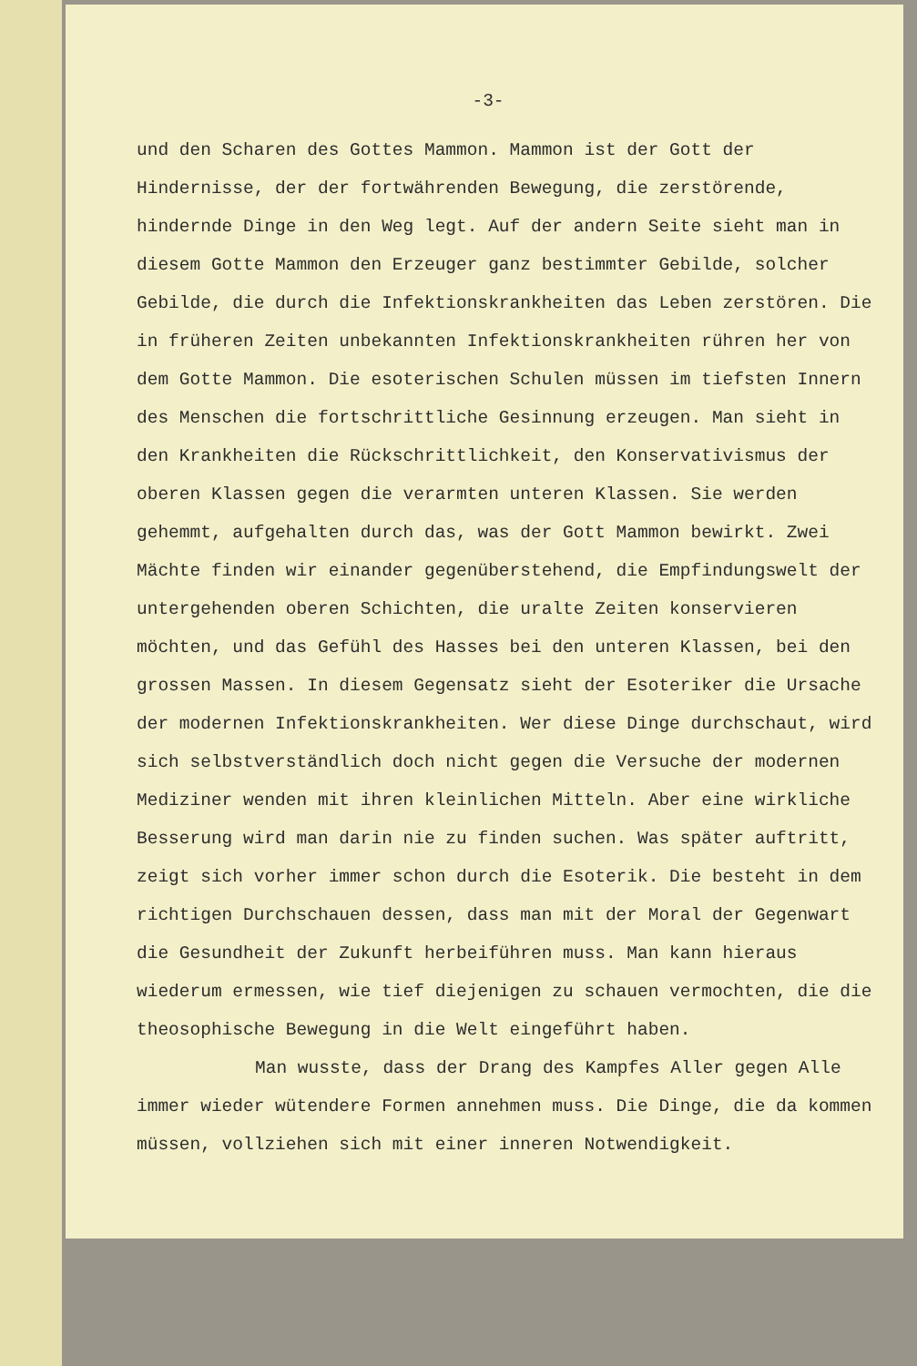-3-
und den Scharen des Gottes Mammon. Mammon ist der Gott der Hindernisse, der der fortwährenden Bewegung, die zerstörende, hindernde Dinge in den Weg legt. Auf der andern Seite sieht man in diesem Gotte Mammon den Erzeuger ganz bestimmter Gebilde, solcher Gebilde, die durch die Infektionskrankheiten das Leben zerstören. Die in früheren Zeiten unbekannten Infektionskrankheiten rühren her von dem Gotte Mammon. Die esoterischen Schulen müssen im tiefsten Innern des Menschen die fortschrittliche Gesinnung erzeugen. Man sieht in den Krankheiten die Rückschrittlichkeit, den Konservativismus der oberen Klassen gegen die verarmten unteren Klassen. Sie werden gehemmt, aufgehalten durch das, was der Gott Mammon bewirkt. Zwei Mächte finden wir einander gegenüberstehend, die Empfindungswelt der untergehenden oberen Schichten, die uralte Zeiten konservieren möchten, und das Gefühl des Hasses bei den unteren Klassen, bei den grossen Massen. In diesem Gegensatz sieht der Esoteriker die Ursache der modernen Infektionskrankheiten. Wer diese Dinge durchschaut, wird sich selbstverständlich doch nicht gegen die Versuche der modernen Mediziner wenden mit ihren kleinlichen Mitteln. Aber eine wirkliche Besserung wird man darin nie zu finden suchen. Was später auftritt, zeigt sich vorher immer schon durch die Esoterik. Die besteht in dem richtigen Durchschauen dessen, dass man mit der Moral der Gegenwart die Gesundheit der Zukunft herbeiführen muss. Man kann hieraus wiederum ermessen, wie tief diejenigen zu schauen vermochten, die die theosophische Bewegung in die Welt eingeführt haben.
Man wusste, dass der Drang des Kampfes Aller gegen Alle immer wieder wütendere Formen annehmen muss. Die Dinge, die da kommen müssen, vollziehen sich mit einer inneren Notwendigkeit.